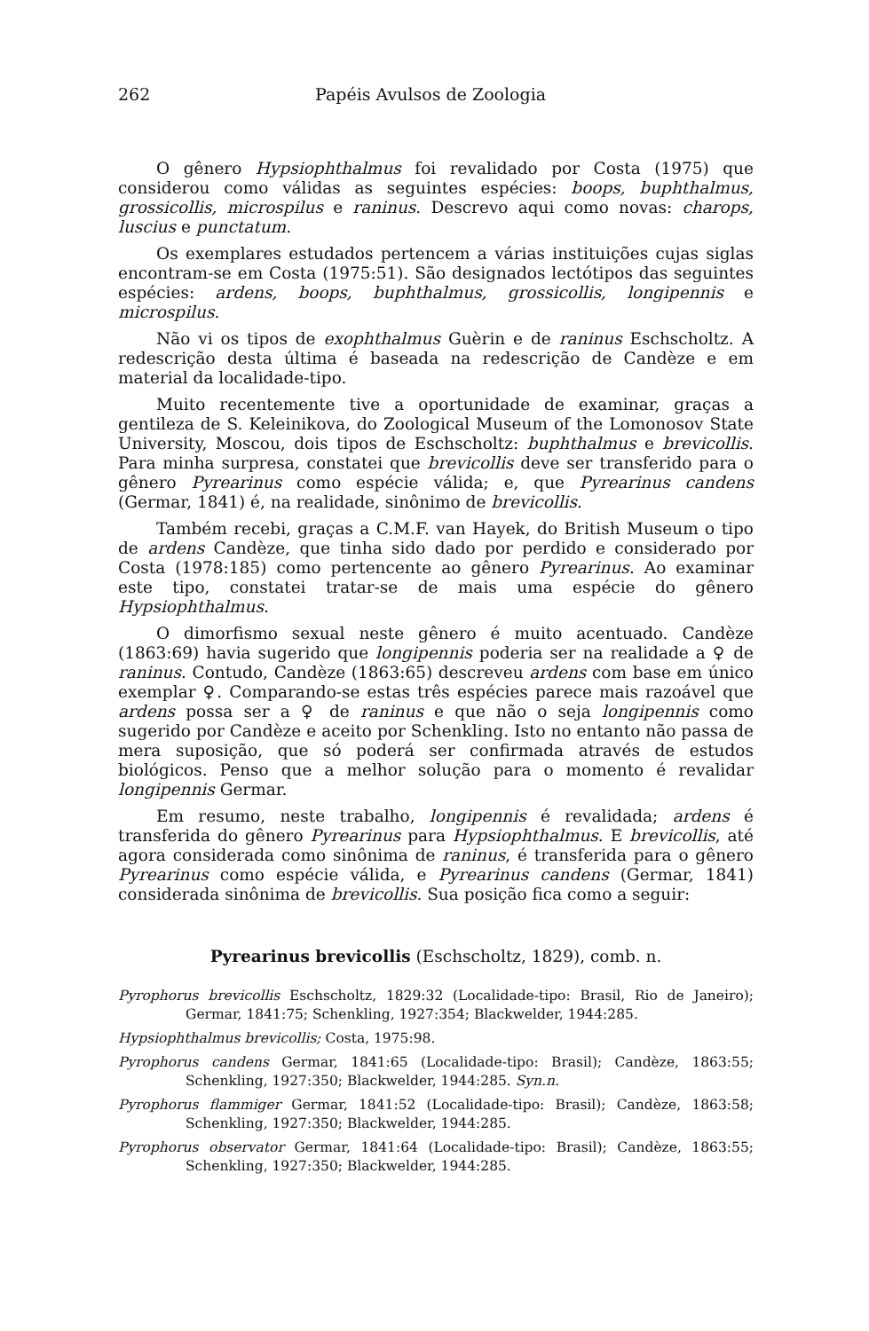262 Papéis Avulsos de Zoologia
O gênero Hypsiophthalmus foi revalidado por Costa (1975) que considerou como válidas as seguintes espécies: boops, buphthalmus, grossicollis, microspilus e raninus. Descrevo aqui como novas: charops, luscius e punctatum.
Os exemplares estudados pertencem a várias instituições cujas siglas encontram-se em Costa (1975:51). São designados lectótipos das seguintes espécies: ardens, boops, buphthalmus, grossicollis, longipennis e microspilus.
Não vi os tipos de exophthalmus Guèrin e de raninus Eschscholtz. A redescrição desta última é baseada na redescrição de Candèze e em material da localidade-tipo.
Muito recentemente tive a oportunidade de examinar, graças a gentileza de S. Keleinikova, do Zoological Museum of the Lomonosov State University, Moscou, dois tipos de Eschscholtz: buphthalmus e brevicollis. Para minha surpresa, constatei que brevicollis deve ser transferido para o gênero Pyrearinus como espécie válida; e, que Pyrearinus candens (Germar, 1841) é, na realidade, sinônimo de brevicollis.
Também recebi, graças a C.M.F. van Hayek, do British Museum o tipo de ardens Candèze, que tinha sido dado por perdido e considerado por Costa (1978:185) como pertencente ao gênero Pyrearinus. Ao examinar este tipo, constatei tratar-se de mais uma espécie do gênero Hypsiophthalmus.
O dimorfismo sexual neste gênero é muito acentuado. Candèze (1863:69) havia sugerido que longipennis poderia ser na realidade a ♀ de raninus. Contudo, Candèze (1863:65) descreveu ardens com base em único exemplar ♀. Comparando-se estas três espécies parece mais razoável que ardens possa ser a ♀ de raninus e que não o seja longipennis como sugerido por Candèze e aceito por Schenkling. Isto no entanto não passa de mera suposição, que só poderá ser confirmada através de estudos biológicos. Penso que a melhor solução para o momento é revalidar longipennis Germar.
Em resumo, neste trabalho, longipennis é revalidada; ardens é transferida do gênero Pyrearinus para Hypsiophthalmus. E brevicollis, até agora considerada como sinônima de raninus, é transferida para o gênero Pyrearinus como espécie válida, e Pyrearinus candens (Germar, 1841) considerada sinônima de brevicollis. Sua posição fica como a seguir:
Pyrearinus brevicollis (Eschscholtz, 1829), comb. n.
Pyrophorus brevicollis Eschscholtz, 1829:32 (Localidade-tipo: Brasil, Rio de Janeiro); Germar, 1841:75; Schenkling, 1927:354; Blackwelder, 1944:285.
Hypsiophthalmus brevicollis; Costa, 1975:98.
Pyrophorus candens Germar, 1841:65 (Localidade-tipo: Brasil); Candèze, 1863:55; Schenkling, 1927:350; Blackwelder, 1944:285. Syn.n.
Pyrophorus flammiger Germar, 1841:52 (Localidade-tipo: Brasil); Candèze, 1863:58; Schenkling, 1927:350; Blackwelder, 1944:285.
Pyrophorus observator Germar, 1841:64 (Localidade-tipo: Brasil); Candèze, 1863:55; Schenkling, 1927:350; Blackwelder, 1944:285.